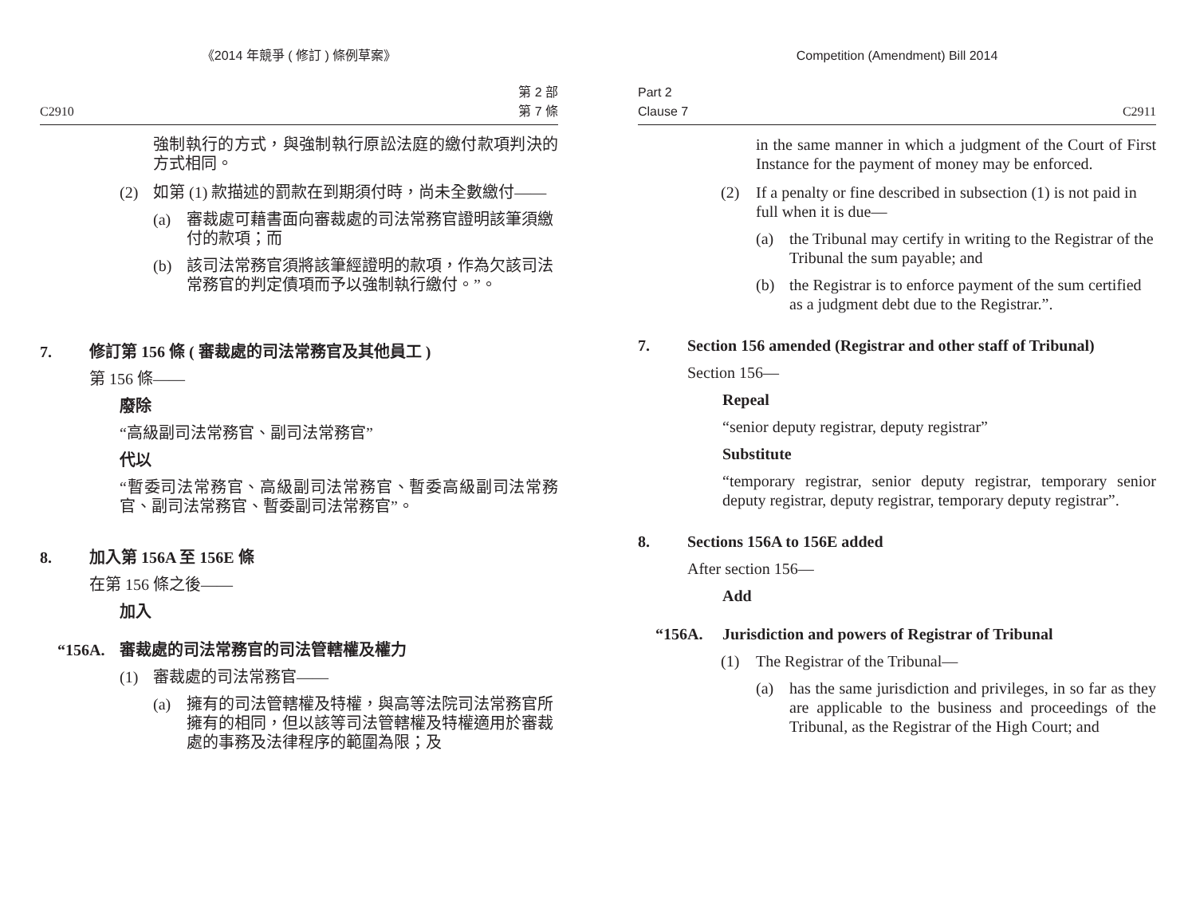《2014 年競爭 ( 修訂 ) 條例草案》
C2910 第 2 部
第 7 條
強制執行的方式，與強制執行原訟法庭的繳付款項判決的方式相同。
(2) 如第 (1) 款描述的罰款在到期須付時，尚未全數繳付——
(a) 審裁處可藉書面向審裁處的司法常務官證明該筆須繳付的款項；而
(b) 該司法常務官須將該筆經證明的款項，作為欠該司法常務官的判定債項而予以強制執行繳付。”。
7. 修訂第 156 條 ( 審裁處的司法常務官及其他員工 )
第 156 條——
廢除
“高級副司法常務官、副司法常務官”
代以
“暫委司法常務官、高級副司法常務官、暫委高級副司法常務官、副司法常務官、暫委副司法常務官”。
8. 加入第 156A 至 156E 條
在第 156 條之後——
加入
“156A. 審裁處的司法常務官的司法管轄權及權力
(1) 審裁處的司法常務官——
(a) 擁有的司法管轄權及特權，與高等法院司法常務官所擁有的相同，但以該等司法管轄權及特權適用於審裁處的事務及法律程序的範圍為限；及
Competition (Amendment) Bill 2014
Part 2
Clause 7 C2911
in the same manner in which a judgment of the Court of First Instance for the payment of money may be enforced.
(2) If a penalty or fine described in subsection (1) is not paid in full when it is due—
(a) the Tribunal may certify in writing to the Registrar of the Tribunal the sum payable; and
(b) the Registrar is to enforce payment of the sum certified as a judgment debt due to the Registrar.”.
7. Section 156 amended (Registrar and other staff of Tribunal)
Section 156—
Repeal
“senior deputy registrar, deputy registrar”
Substitute
“temporary registrar, senior deputy registrar, temporary senior deputy registrar, deputy registrar, temporary deputy registrar”.
8. Sections 156A to 156E added
After section 156—
Add
“156A. Jurisdiction and powers of Registrar of Tribunal
(1) The Registrar of the Tribunal—
(a) has the same jurisdiction and privileges, in so far as they are applicable to the business and proceedings of the Tribunal, as the Registrar of the High Court; and